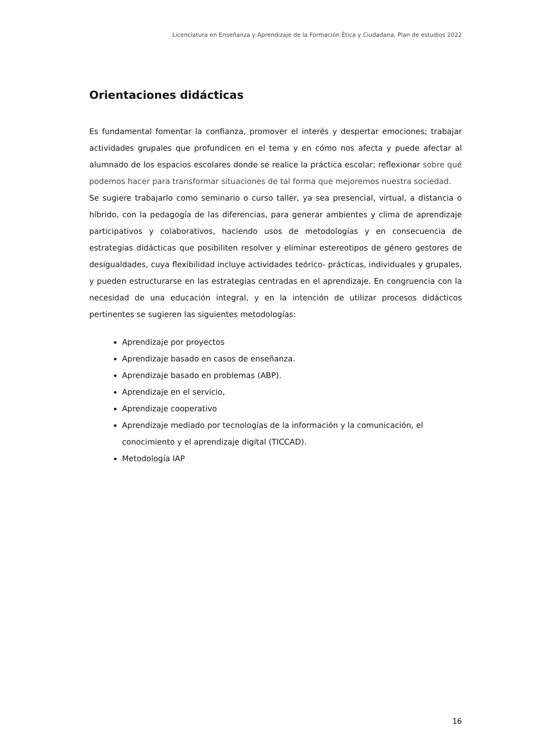Licenciatura en Enseñanza y Aprendizaje de la Formación Ética y Ciudadana, Plan de estudios 2022
Orientaciones didácticas
Es fundamental fomentar la confianza, promover el interés y despertar emociones; trabajar actividades grupales que profundicen en el tema y en cómo nos afecta y puede afectar al alumnado de los espacios escolares donde se realice la práctica escolar; reflexionar sobre qué podemos hacer para transformar situaciones de tal forma que mejoremos nuestra sociedad.
Se sugiere trabajarlo como seminario o curso taller, ya sea presencial, virtual, a distancia o híbrido, con la pedagogía de las diferencias, para generar ambientes y clima de aprendizaje participativos y colaborativos, haciendo usos de metodologías y en consecuencia de estrategias didácticas que posibiliten resolver y eliminar estereotipos de género gestores de desigualdades, cuya flexibilidad incluye actividades teórico- prácticas, individuales y grupales, y pueden estructurarse en las estrategias centradas en el aprendizaje. En congruencia con la necesidad de una educación integral, y en la intención de utilizar procesos didácticos pertinentes se sugieren las siguientes metodologías:
Aprendizaje por proyectos
Aprendizaje basado en casos de enseñanza.
Aprendizaje basado en problemas (ABP).
Aprendizaje en el servicio,
Aprendizaje cooperativo
Aprendizaje mediado por tecnologías de la información y la comunicación, el conocimiento y el aprendizaje digital (TICCAD).
Metodología IAP
16